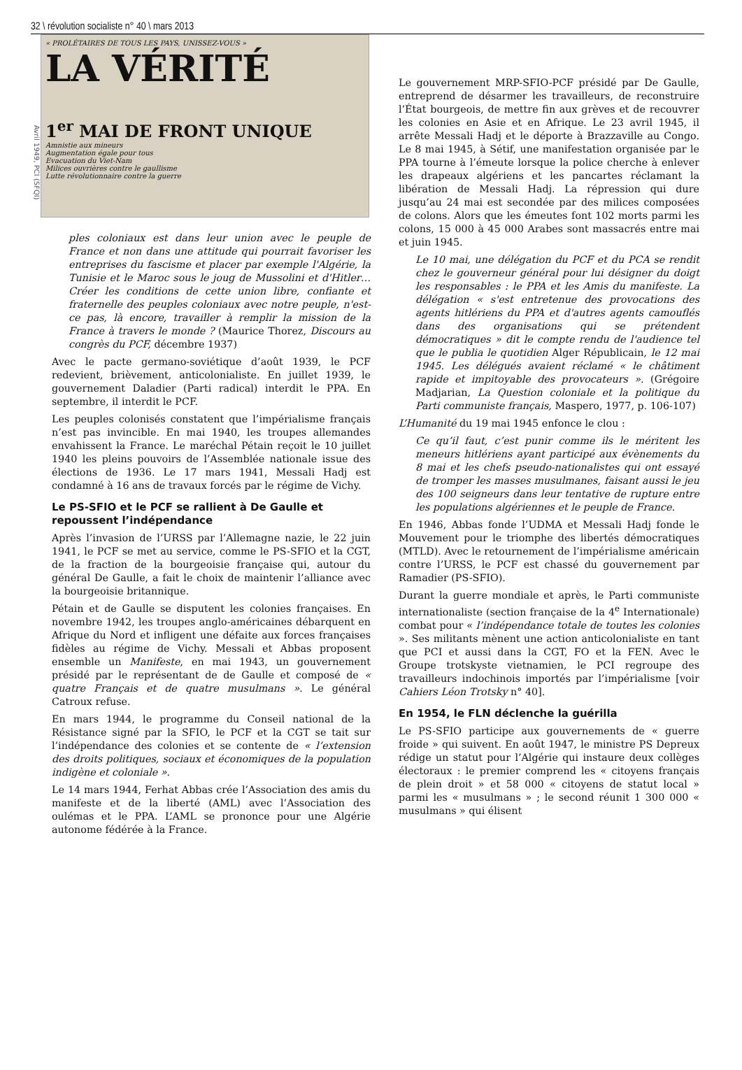32 \ révolution socialiste n° 40 \ mars 2013
Avril 1949, PCI (SFQI)
« PROLÉTAIRES DE TOUS LES PAYS, UNISSEZ-VOUS »
LA VÉRITÉ
1<sup>er</sup> MAI DE FRONT UNIQUE
Amnistie aux mineurs
Augmentation égale pour tous
Evacuation du Viet-Nam
Milices ouvrières contre le gaullisme
Lutte révolutionnaire contre la guerre
ples coloniaux est dans leur union avec le peuple de France et non dans une attitude qui pourrait favoriser les entreprises du fascisme et placer par exemple l'Algérie, la Tunisie et le Maroc sous le joug de Mussolini et d'Hitler… Créer les conditions de cette union libre, confiante et fraternelle des peuples coloniaux avec notre peuple, n'est-ce pas, là encore, travailler à remplir la mission de la France à travers le monde ? (Maurice Thorez, Discours au congrès du PCF, décembre 1937)
Avec le pacte germano-soviétique d’août 1939, le PCF redevient, brièvement, anticolonialiste. En juillet 1939, le gouvernement Daladier (Parti radical) interdit le PPA. En septembre, il interdit le PCF.
Les peuples colonisés constatent que l’impérialisme français n’est pas invincible. En mai 1940, les troupes allemandes envahissent la France. Le maréchal Pétain reçoit le 10 juillet 1940 les pleins pouvoirs de l’Assemblée nationale issue des élections de 1936. Le 17 mars 1941, Messali Hadj est condamné à 16 ans de travaux forcés par le régime de Vichy.
Le PS-SFIO et le PCF se rallient à De Gaulle et repoussent l’indépendance
Après l’invasion de l’URSS par l’Allemagne nazie, le 22 juin 1941, le PCF se met au service, comme le PS-SFIO et la CGT, de la fraction de la bourgeoisie française qui, autour du général De Gaulle, a fait le choix de maintenir l’alliance avec la bourgeoisie britannique.
Pétain et de Gaulle se disputent les colonies françaises. En novembre 1942, les troupes anglo-américaines débarquent en Afrique du Nord et infligent une défaite aux forces françaises fidèles au régime de Vichy. Messali et Abbas proposent ensemble un Manifeste, en mai 1943, un gouvernement présidé par le représentant de de Gaulle et composé de « quatre Français et de quatre musulmans ». Le général Catroux refuse.
En mars 1944, le programme du Conseil national de la Résistance signé par la SFIO, le PCF et la CGT se tait sur l’indépendance des colonies et se contente de « l’extension des droits politiques, sociaux et économiques de la population indigène et coloniale ».
Le 14 mars 1944, Ferhat Abbas crée l’Association des amis du manifeste et de la liberté (AML) avec l’Association des oulémas et le PPA. L’AML se prononce pour une Algérie autonome fédérée à la France.
Le gouvernement MRP-SFIO-PCF présidé par De Gaulle, entreprend de désarmer les travailleurs, de reconstruire l’État bourgeois, de mettre fin aux grèves et de recouvrer les colonies en Asie et en Afrique. Le 23 avril 1945, il arrête Messali Hadj et le déporte à Brazzaville au Congo. Le 8 mai 1945, à Sétif, une manifestation organisée par le PPA tourne à l’émeute lorsque la police cherche à enlever les drapeaux algériens et les pancartes réclamant la libération de Messali Hadj. La répression qui dure jusqu’au 24 mai est secondée par des milices composées de colons. Alors que les émeutes font 102 morts parmi les colons, 15 000 à 45 000 Arabes sont massacrés entre mai et juin 1945.
Le 10 mai, une délégation du PCF et du PCA se rendit chez le gouverneur général pour lui désigner du doigt les responsables : le PPA et les Amis du manifeste. La délégation « s'est entretenue des provocations des agents hitlériens du PPA et d'autres agents camouflés dans des organisations qui se prétendent démocratiques » dit le compte rendu de l'audience tel que le publia le quotidien Alger Républicain, le 12 mai 1945. Les délégués avaient réclamé « le châtiment rapide et impitoyable des provocateurs ». (Grégoire Madjarian, La Question coloniale et la politique du Parti communiste français, Maspero, 1977, p. 106-107)
L’Humanité du 19 mai 1945 enfonce le clou :
Ce qu’il faut, c’est punir comme ils le méritent les meneurs hitlériens ayant participé aux évènements du 8 mai et les chefs pseudo-nationalistes qui ont essayé de tromper les masses musulmanes, faisant aussi le jeu des 100 seigneurs dans leur tentative de rupture entre les populations algériennes et le peuple de France.
En 1946, Abbas fonde l’UDMA et Messali Hadj fonde le Mouvement pour le triomphe des libertés démocratiques (MTLD). Avec le retournement de l’impérialisme américain contre l’URSS, le PCF est chassé du gouvernement par Ramadier (PS-SFIO).
Durant la guerre mondiale et après, le Parti communiste internationaliste (section française de la 4<sup>e</sup> Internationale) combat pour « l’indépendance totale de toutes les colonies ». Ses militants mènent une action anticolonialiste en tant que PCI et aussi dans la CGT, FO et la FEN. Avec le Groupe trotskyste vietnamien, le PCI regroupe des travailleurs indochinois importés par l’impérialisme [voir Cahiers Léon Trotsky n° 40].
En 1954, le FLN déclenche la guérilla
Le PS-SFIO participe aux gouvernements de « guerre froide » qui suivent. En août 1947, le ministre PS Depreux rédige un statut pour l’Algérie qui instaure deux collèges électoraux : le premier comprend les « citoyens français de plein droit » et 58 000 « citoyens de statut local » parmi les « musulmans » ; le second réunit 1 300 000 « musulmans » qui élisent